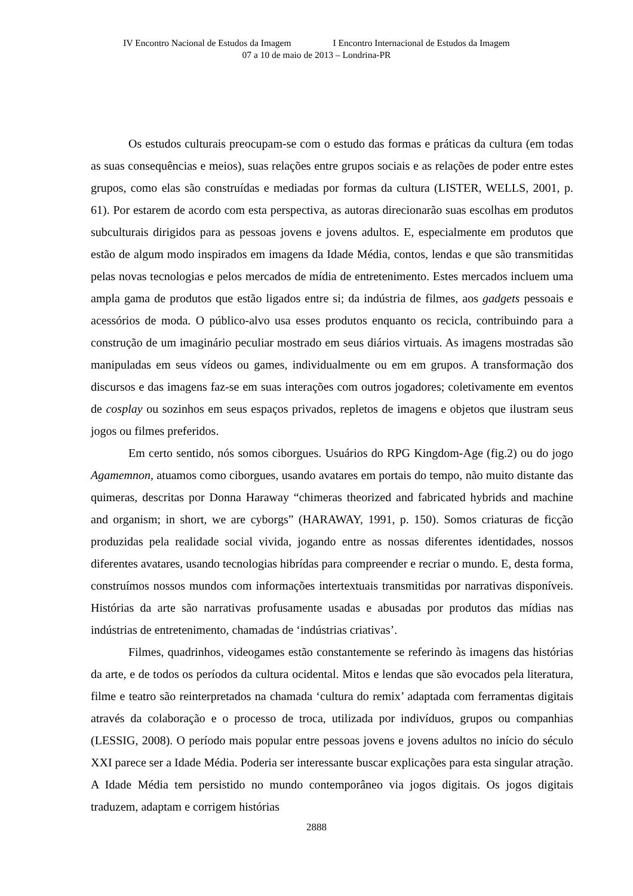IV Encontro Nacional de Estudos da Imagem I Encontro Internacional de Estudos da Imagem
07 a 10 de maio de 2013 – Londrina-PR
Os estudos culturais preocupam-se com o estudo das formas e práticas da cultura (em todas as suas consequências e meios), suas relações entre grupos sociais e as relações de poder entre estes grupos, como elas são construídas e mediadas por formas da cultura (LISTER, WELLS, 2001, p. 61). Por estarem de acordo com esta perspectiva, as autoras direcionarão suas escolhas em produtos subculturais dirigidos para as pessoas jovens e jovens adultos. E, especialmente em produtos que estão de algum modo inspirados em imagens da Idade Média, contos, lendas e que são transmitidas pelas novas tecnologias e pelos mercados de mídia de entretenimento. Estes mercados incluem uma ampla gama de produtos que estão ligados entre si; da indústria de filmes, aos gadgets pessoais e acessórios de moda. O público-alvo usa esses produtos enquanto os recicla, contribuindo para a construção de um imaginário peculiar mostrado em seus diários virtuais. As imagens mostradas são manipuladas em seus vídeos ou games, individualmente ou em em grupos. A transformação dos discursos e das imagens faz-se em suas interações com outros jogadores; coletivamente em eventos de cosplay ou sozinhos em seus espaços privados, repletos de imagens e objetos que ilustram seus jogos ou filmes preferidos.
Em certo sentido, nós somos ciborgues. Usuários do RPG Kingdom-Age (fig.2) ou do jogo Agamemnon, atuamos como ciborgues, usando avatares em portais do tempo, não muito distante das quimeras, descritas por Donna Haraway “chimeras theorized and fabricated hybrids and machine and organism; in short, we are cyborgs” (HARAWAY, 1991, p. 150). Somos criaturas de ficção produzidas pela realidade social vivida, jogando entre as nossas diferentes identidades, nossos diferentes avatares, usando tecnologias hibrídas para compreender e recriar o mundo. E, desta forma, construímos nossos mundos com informações intertextuais transmitidas por narrativas disponíveis. Histórias da arte são narrativas profusamente usadas e abusadas por produtos das mídias nas indústrias de entretenimento, chamadas de ‘indústrias criativas’.
Filmes, quadrinhos, videogames estão constantemente se referindo às imagens das histórias da arte, e de todos os períodos da cultura ocidental. Mitos e lendas que são evocados pela literatura, filme e teatro são reinterpretados na chamada ‘cultura do remix’ adaptada com ferramentas digitais através da colaboração e o processo de troca, utilizada por indivíduos, grupos ou companhias (LESSIG, 2008). O período mais popular entre pessoas jovens e jovens adultos no início do século XXI parece ser a Idade Média. Poderia ser interessante buscar explicações para esta singular atração. A Idade Média tem persistido no mundo contemporâneo via jogos digitais. Os jogos digitais traduzem, adaptam e corrigem histórias
2888